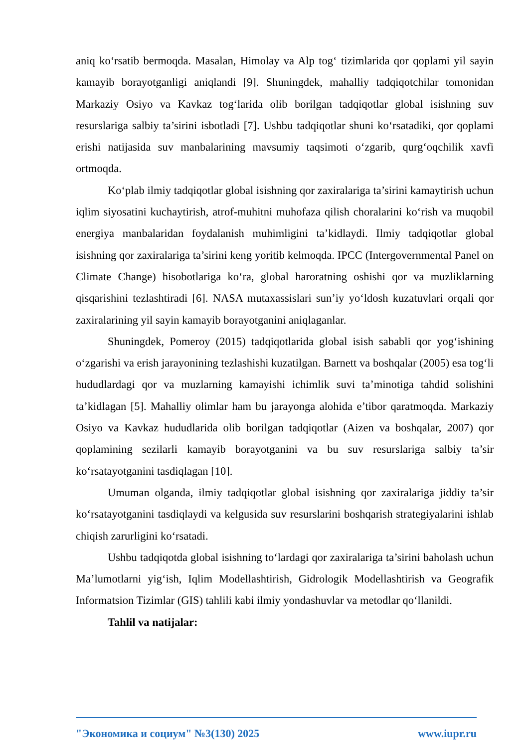aniq ko‘rsatib bermoqda. Masalan, Himolay va Alp tog‘ tizimlarida qor qoplami yil sayin kamayib borayotganligi aniqlandi [9]. Shuningdek, mahalliy tadqiqotchilar tomonidan Markaziy Osiyo va Kavkaz tog‘larida olib borilgan tadqiqotlar global isishning suv resurslariga salbiy ta’sirini isbotladi [7]. Ushbu tadqiqotlar shuni ko‘rsatadiki, qor qoplami erishi natijasida suv manbalarining mavsumiy taqsimoti o‘zgarib, qurg‘oqchilik xavfi ortmoqda.
Ko‘plab ilmiy tadqiqotlar global isishning qor zaxiralariga ta’sirini kamaytirish uchun iqlim siyosatini kuchaytirish, atrof-muhitni muhofaza qilish choralarini ko‘rish va muqobil energiya manbalaridan foydalanish muhimligini ta’kidlaydi. Ilmiy tadqiqotlar global isishning qor zaxiralariga ta’sirini keng yoritib kelmoqda. IPCC (Intergovernmental Panel on Climate Change) hisobotlariga ko‘ra, global haroratning oshishi qor va muzliklarning qisqarishini tezlashtiradi [6]. NASA mutaxassislari sun’iy yo‘ldosh kuzatuvlari orqali qor zaxiralarining yil sayin kamayib borayotganini aniqlaganlar.
Shuningdek, Pomeroy (2015) tadqiqotlarida global isish sababli qor yog‘ishining o‘zgarishi va erish jarayonining tezlashishi kuzatilgan. Barnett va boshqalar (2005) esa tog‘li hududlardagi qor va muzlarning kamayishi ichimlik suvi ta’minotiga tahdid solishini ta’kidlagan [5]. Mahalliy olimlar ham bu jarayonga alohida e’tibor qaratmoqda. Markaziy Osiyo va Kavkaz hududlarida olib borilgan tadqiqotlar (Aizen va boshqalar, 2007) qor qoplamining sezilarli kamayib borayotganini va bu suv resurslariga salbiy ta’sir ko‘rsatayotganini tasdiqlagan [10].
Umuman olganda, ilmiy tadqiqotlar global isishning qor zaxiralariga jiddiy ta’sir ko‘rsatayotganini tasdiqlaydi va kelgusida suv resurslarini boshqarish strategiyalarini ishlab chiqish zarurligini ko‘rsatadi.
Ushbu tadqiqotda global isishning to‘lardagi qor zaxiralariga ta’sirini baholash uchun Ma’lumotlarni yig‘ish, Iqlim Modellashtirish, Gidrologik Modellashtirish va Geografik Informatsion Tizimlar (GIS) tahlili kabi ilmiy yondashuvlar va metodlar qo‘llanildi.
Tahlil va natijalar:
"Экономика и социум" №3(130) 2025 www.iupr.ru